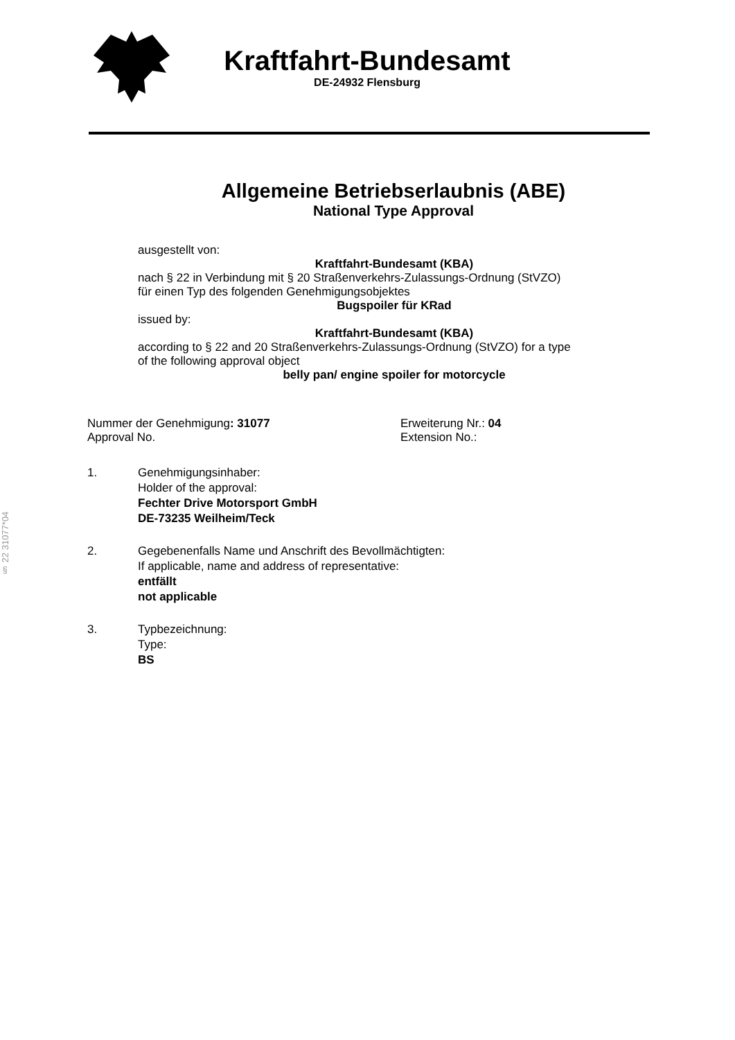§ 22 31077*04
Kraftfahrt-Bundesamt
DE-24932 Flensburg
Allgemeine Betriebserlaubnis (ABE)
National Type Approval
ausgestellt von:
Kraftfahrt-Bundesamt (KBA)
nach § 22 in Verbindung mit § 20 Straßenverkehrs-Zulassungs-Ordnung (StVZO)
für einen Typ des folgenden Genehmigungsobjektes
Bugspoiler für KRad
issued by:
Kraftfahrt-Bundesamt (KBA)
according to § 22 and 20 Straßenverkehrs-Zulassungs-Ordnung (StVZO) for a type
of the following approval object
belly pan/ engine spoiler for motorcycle
Nummer der Genehmigung: 31077
Approval No.
Erweiterung Nr.: 04
Extension No.:
1. Genehmigungsinhaber:
Holder of the approval:
Fechter Drive Motorsport GmbH
DE-73235 Weilheim/Teck
2. Gegebenenfalls Name und Anschrift des Bevollmächtigten:
If applicable, name and address of representative:
entfällt
not applicable
3. Typbezeichnung:
Type:
BS